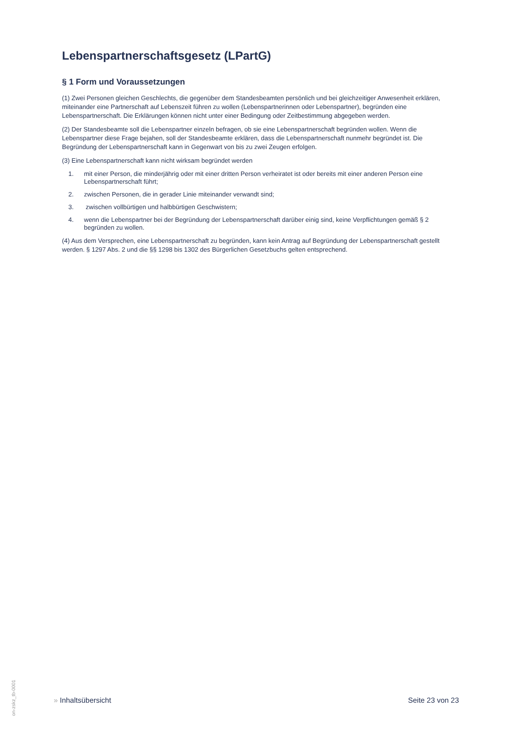Lebenspartnerschaftsgesetz (LPartG)
§ 1 Form und Voraussetzungen
(1) Zwei Personen gleichen Geschlechts, die gegenüber dem Standesbeamten persönlich und bei gleichzeitiger Anwesenheit erklären, miteinander eine Partnerschaft auf Lebenszeit führen zu wollen (Lebenspartnerinnen oder Lebenspartner), begründen eine Lebenspartnerschaft. Die Erklärungen können nicht unter einer Bedingung oder Zeitbestimmung abgegeben werden.
(2) Der Standesbeamte soll die Lebenspartner einzeln befragen, ob sie eine Lebenspartnerschaft begründen wollen. Wenn die Lebenspartner diese Frage bejahen, soll der Standesbeamte erklären, dass die Lebenspartnerschaft nunmehr begründet ist. Die Begründung der Lebenspartnerschaft kann in Gegenwart von bis zu zwei Zeugen erfolgen.
(3) Eine Lebenspartnerschaft kann nicht wirksam begründet werden
1. mit einer Person, die minderjährig oder mit einer dritten Person verheiratet ist oder bereits mit einer anderen Person eine Lebenspartnerschaft führt;
2. zwischen Personen, die in gerader Linie miteinander verwandt sind;
3. zwischen vollbürtigen und halbbürtigen Geschwistern;
4. wenn die Lebenspartner bei der Begründung der Lebenspartnerschaft darüber einig sind, keine Verpflichtungen gemäß § 2 begründen zu wollen.
(4) Aus dem Versprechen, eine Lebenspartnerschaft zu begründen, kann kein Antrag auf Begründung der Lebenspartnerschaft gestellt werden. § 1297 Abs. 2 und die §§ 1298 bis 1302 des Bürgerlichen Gesetzbuchs gelten entsprechend.
on-zskz_tb-0001
» Inhaltsübersicht Seite 23 von 23